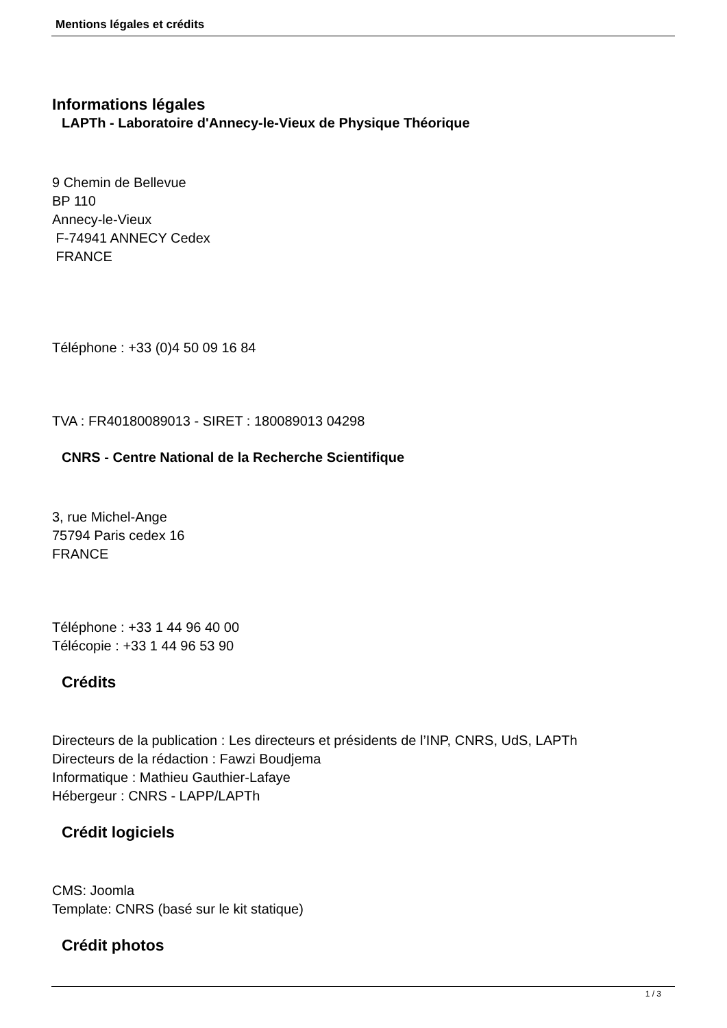Mentions légales et crédits
Informations légales
LAPTh - Laboratoire d'Annecy-le-Vieux de Physique Théorique
9 Chemin de Bellevue
BP 110
Annecy-le-Vieux
F-74941 ANNECY Cedex
FRANCE
Téléphone : +33 (0)4 50 09 16 84
TVA : FR40180089013 - SIRET : 180089013 04298
CNRS - Centre National de la Recherche Scientifique
3, rue Michel-Ange
75794 Paris cedex 16
FRANCE
Téléphone : +33 1 44 96 40 00
Télécopie : +33 1 44 96 53 90
Crédits
Directeurs de la publication : Les directeurs et présidents de l’INP, CNRS, UdS, LAPTh
Directeurs de la rédaction : Fawzi Boudjema
Informatique : Mathieu Gauthier-Lafaye
Hébergeur : CNRS - LAPP/LAPTh
Crédit logiciels
CMS: Joomla
Template: CNRS (basé sur le kit statique)
Crédit photos
1 / 3